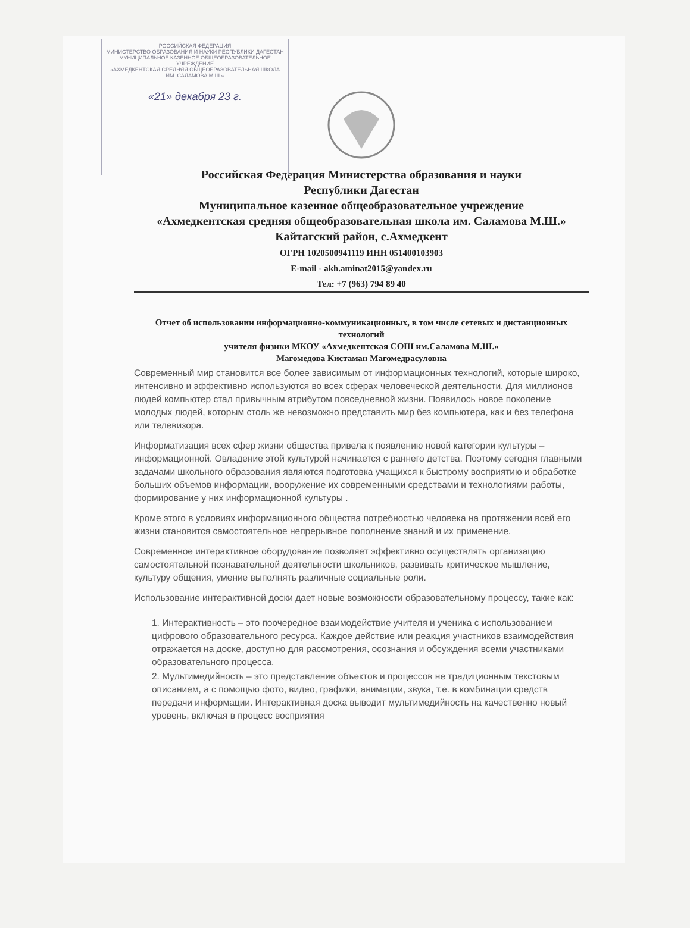РОССИЙСКАЯ ФЕДЕРАЦИЯ
МИНИСТЕРСТВО ОБРАЗОВАНИЯ И НАУКИ РЕСПУБЛИКИ ДАГЕСТАН
МУНИЦИПАЛЬНОЕ КАЗЕННОЕ ОБЩЕОБРАЗОВАТЕЛЬНОЕ УЧРЕЖДЕНИЕ
«АХМЕДКЕНТСКАЯ СРЕДНЯЯ ОБЩЕОБРАЗОВАТЕЛЬНАЯ ШКОЛА ИМ. САЛАМОВА М.Ш.»
«21» декабря 23 г.
Российская Федерация Министерства образования и науки
Республики Дагестан
Муниципальное казенное общеобразовательное учреждение
«Ахмедкентская средняя общеобразовательная школа им. Саламова М.Ш.» Кайтагский район, с.Ахмедкент
ОГРН 1020500941119 ИНН 051400103903
E-mail - akh.aminat2015@yandex.ru
Тел: +7 (963) 794 89 40
Отчет об использовании информационно-коммуникационных, в том числе сетевых и дистанционных технологий
учителя физики МКОУ «Ахмедкентская СОШ им.Саламова М.Ш.»
Магомедова Кистаман Магомедрасуловна
Современный мир становится все более зависимым от информационных технологий, которые широко, интенсивно и эффективно используются во всех сферах человеческой деятельности. Для миллионов людей компьютер стал привычным атрибутом повседневной жизни. Появилось новое поколение молодых людей, которым столь же невозможно представить мир без компьютера, как и без телефона или телевизора.
Информатизация всех сфер жизни общества привела к появлению новой категории культуры – информационной. Овладение этой культурой начинается с раннего детства. Поэтому сегодня главными задачами школьного образования являются подготовка учащихся к быстрому восприятию и обработке больших объемов информации, вооружение их современными средствами и технологиями работы, формирование у них информационной культуры .
Кроме этого в условиях информационного общества потребностью человека на протяжении всей его жизни становится самостоятельное непрерывное пополнение знаний и их применение.
Современное интерактивное оборудование позволяет эффективно осуществлять организацию самостоятельной познавательной деятельности школьников, развивать критическое мышление, культуру общения, умение выполнять различные социальные роли.
Использование интерактивной доски дает новые возможности образовательному процессу, такие как:
1. Интерактивность – это поочередное взаимодействие учителя и ученика с использованием цифрового образовательного ресурса. Каждое действие или реакция участников взаимодействия отражается на доске, доступно для рассмотрения, осознания и обсуждения всеми участниками образовательного процесса.
2. Мультимедийность – это представление объектов и процессов не традиционным текстовым описанием, а с помощью фото, видео, графики, анимации, звука, т.е. в комбинации средств передачи информации. Интерактивная доска выводит мультимедийность на качественно новый уровень, включая в процесс восприятия